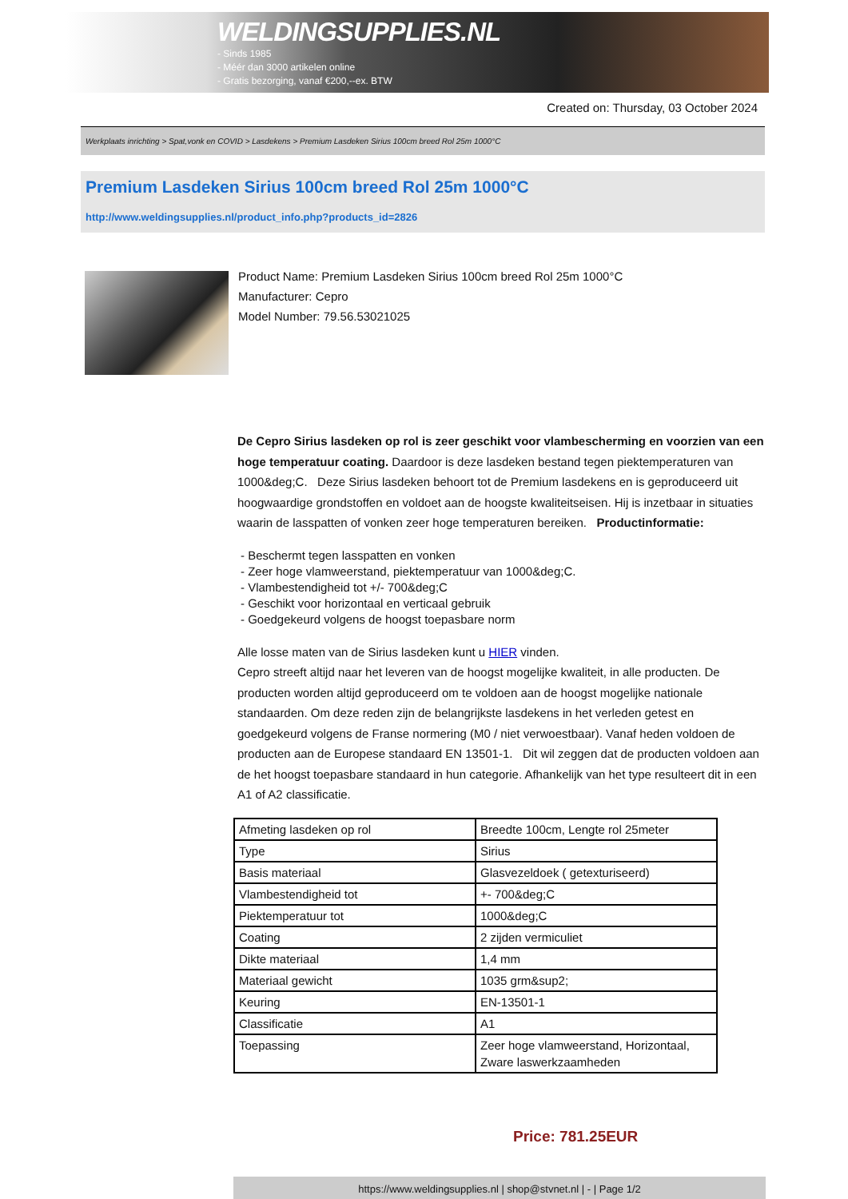WELDINGSUPPLIES.NL
- Sinds 1985
- Méér dan 3000 artikelen online
- Gratis bezorging, vanaf €200,--ex. BTW
Created on: Thursday, 03 October 2024
Werkplaats inrichting > Spat,vonk en COVID > Lasdekens > Premium Lasdeken Sirius 100cm breed Rol 25m 1000°C
Premium Lasdeken Sirius 100cm breed Rol 25m 1000°C
http://www.weldingsupplies.nl/product_info.php?products_id=2826
Product Name: Premium Lasdeken Sirius 100cm breed Rol 25m 1000°C
Manufacturer: Cepro
Model Number: 79.56.53021025
De Cepro Sirius lasdeken op rol is zeer geschikt voor vlambescherming en voorzien van een hoge temperatuur coating. Daardoor is deze lasdeken bestand tegen piektemperaturen van 1000&deg;C. Deze Sirius lasdeken behoort tot de Premium lasdekens en is geproduceerd uit hoogwaardige grondstoffen en voldoet aan de hoogste kwaliteitseisen. Hij is inzetbaar in situaties waarin de lasspatten of vonken zeer hoge temperaturen bereiken. Productinformatie:
- Beschermt tegen lasspatten en vonken
- Zeer hoge vlamweerstand, piektemperatuur van 1000&deg;C.
- Vlambestendigheid tot +/- 700&deg;C
- Geschikt voor horizontaal en verticaal gebruik
- Goedgekeurd volgens de hoogst toepasbare norm
Alle losse maten van de Sirius lasdeken kunt u HIER vinden.
Cepro streeft altijd naar het leveren van de hoogst mogelijke kwaliteit, in alle producten. De producten worden altijd geproduceerd om te voldoen aan de hoogst mogelijke nationale standaarden. Om deze reden zijn de belangrijkste lasdekens in het verleden getest en goedgekeurd volgens de Franse normering (M0 / niet verwoestbaar). Vanaf heden voldoen de producten aan de Europese standaard EN 13501-1. Dit wil zeggen dat de producten voldoen aan de het hoogst toepasbare standaard in hun categorie. Afhankelijk van het type resulteert dit in een A1 of A2 classificatie.
| Afmeting lasdeken op rol | Breedte 100cm, Lengte rol 25meter |
| Type | Sirius |
| Basis materiaal | Glasvezeldoek ( getexturiseerd) |
| Vlambestendigheid tot | +- 700&deg;C |
| Piektemperatuur tot | 1000&deg;C |
| Coating | 2 zijden vermiculiet |
| Dikte materiaal | 1,4 mm |
| Materiaal gewicht | 1035 grm&sup2; |
| Keuring | EN-13501-1 |
| Classificatie | A1 |
| Toepassing | Zeer hoge vlamweerstand, Horizontaal, Zware laswerkzaamheden |
Price: 781.25EUR
https://www.weldingsupplies.nl | shop@stvnet.nl | - | Page 1/2